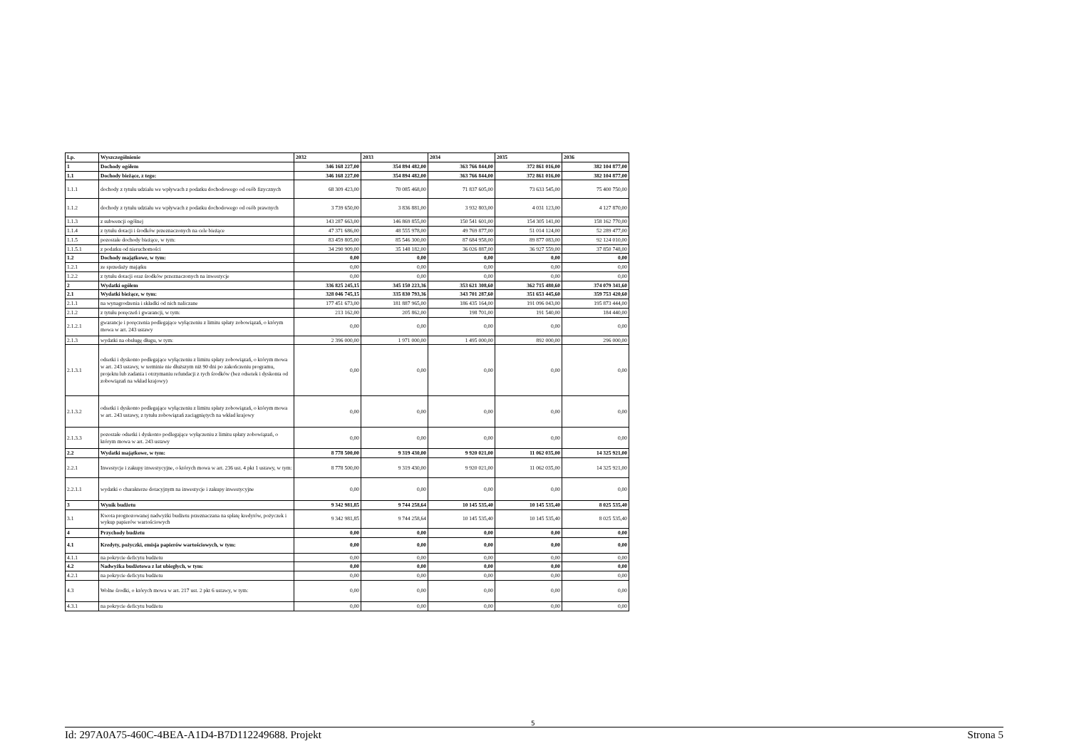| Lp. | Wyszczególnienie | 2032 | 2033 | 2034 | 2035 | 2036 |
| 1 | Dochody ogółem | 346 168 227,00 | 354 894 482,00 | 363 766 844,00 | 372 861 016,00 | 382 104 877,00 |
| 1.1 | Dochody bieżące, z tego: | 346 168 227,00 | 354 894 482,00 | 363 766 844,00 | 372 861 016,00 | 382 104 877,00 |
| 1.1.1 | dochody z tytułu udziału we wpływach z podatku dochodowego od osób fizycznych | 68 309 423,00 | 70 085 468,00 | 71 837 605,00 | 73 633 545,00 | 75 400 750,00 |
| 1.1.2 | dochody z tytułu udziału we wpływach z podatku dochodowego od osób prawnych | 3 739 650,00 | 3 836 881,00 | 3 932 803,00 | 4 031 123,00 | 4 127 870,00 |
| 1.1.3 | z subwencji ogólnej | 143 287 663,00 | 146 869 855,00 | 150 541 601,00 | 154 305 141,00 | 158 162 770,00 |
| 1.1.4 | z tytułu dotacji i środków przeznaczonych na cele bieżące | 47 371 686,00 | 48 555 978,00 | 49 769 877,00 | 51 014 124,00 | 52 289 477,00 |
| 1.1.5 | pozostałe dochody bieżące, w tym: | 83 459 805,00 | 85 546 300,00 | 87 684 958,00 | 89 877 083,00 | 92 124 010,00 |
| 1.1.5.1 | z podatku od nieruchomości | 34 290 909,00 | 35 148 182,00 | 36 026 887,00 | 36 927 559,00 | 37 850 748,00 |
| 1.2 | Dochody majątkowe, w tym: | 0,00 | 0,00 | 0,00 | 0,00 | 0,00 |
| 1.2.1 | ze sprzedaży majątku | 0,00 | 0,00 | 0,00 | 0,00 | 0,00 |
| 1.2.2 | z tytułu dotacji oraz środków przeznaczonych na inwestycje | 0,00 | 0,00 | 0,00 | 0,00 | 0,00 |
| 2 | Wydatki ogółem | 336 825 245,15 | 345 150 223,36 | 353 621 308,60 | 362 715 480,60 | 374 079 341,60 |
| 2.1 | Wydatki bieżące, w tym: | 328 046 745,15 | 335 830 793,36 | 343 701 287,60 | 351 653 445,60 | 359 753 420,60 |
| 2.1.1 | na wynagrodzenia i składki od nich naliczane | 177 451 673,00 | 181 887 965,00 | 186 435 164,00 | 191 096 043,00 | 195 873 444,00 |
| 2.1.2 | z tytułu poręczeń i gwarancji, w tym: | 213 162,00 | 205 862,00 | 198 701,00 | 191 540,00 | 184 440,00 |
| 2.1.2.1 | gwarancje i poręczenia podlegające wyłączeniu z limitu spłaty zobowiązań, o którym mowa w art. 243 ustawy | 0,00 | 0,00 | 0,00 | 0,00 | 0,00 |
| 2.1.3 | wydatki na obsługę długu, w tym: | 2 396 000,00 | 1 971 000,00 | 1 495 000,00 | 892 000,00 | 296 000,00 |
| 2.1.3.1 | odsetki i dyskonto podlegające wyłączeniu z limitu spłaty zobowiązań, o którym mowa w art. 243 ustawy, w terminie nie dłuższym niż 90 dni po zakończeniu programu, projektu lub zadania i otrzymaniu refundacji z tych środków (bez odsetek i dyskonta od zobowiązań na wkład krajowy) | 0,00 | 0,00 | 0,00 | 0,00 | 0,00 |
| 2.1.3.2 | odsetki i dyskonto podlegające wyłączeniu z limitu spłaty zobowiązań, o którym mowa w art. 243 ustawy, z tytułu zobowiązań zaciągniętych na wkład krajowy | 0,00 | 0,00 | 0,00 | 0,00 | 0,00 |
| 2.1.3.3 | pozostałe odsetki i dyskonto podlegające wyłączeniu z limitu spłaty zobowiązań, o którym mowa w art. 243 ustawy | 0,00 | 0,00 | 0,00 | 0,00 | 0,00 |
| 2.2 | Wydatki majątkowe, w tym: | 8 778 500,00 | 9 319 430,00 | 9 920 021,00 | 11 062 035,00 | 14 325 921,00 |
| 2.2.1 | Inwestycje i zakupy inwestycyjne, o których mowa w art. 236 ust. 4 pkt 1 ustawy, w tym: | 8 778 500,00 | 9 319 430,00 | 9 920 021,00 | 11 062 035,00 | 14 325 921,00 |
| 2.2.1.1 | wydatki o charakterze dotacyjnym na inwestycje i zakupy inwestycyjne | 0,00 | 0,00 | 0,00 | 0,00 | 0,00 |
| 3 | Wynik budżetu | 9 342 981,85 | 9 744 258,64 | 10 145 535,40 | 10 145 535,40 | 8 025 535,40 |
| 3.1 | Kwota prognozowanej nadwyżki budżetu przeznaczana na spłatę kredytów, pożyczek i wykup papierów wartościowych | 9 342 981,85 | 9 744 258,64 | 10 145 535,40 | 10 145 535,40 | 8 025 535,40 |
| 4 | Przychody budżetu | 0,00 | 0,00 | 0,00 | 0,00 | 0,00 |
| 4.1 | Kredyty, pożyczki, emisja papierów wartościowych, w tym: | 0,00 | 0,00 | 0,00 | 0,00 | 0,00 |
| 4.1.1 | na pokrycie deficytu budżetu | 0,00 | 0,00 | 0,00 | 0,00 | 0,00 |
| 4.2 | Nadwyżka budżetowa z lat ubiegłych, w tym: | 0,00 | 0,00 | 0,00 | 0,00 | 0,00 |
| 4.2.1 | na pokrycie deficytu budżetu | 0,00 | 0,00 | 0,00 | 0,00 | 0,00 |
| 4.3 | Wolne środki, o których mowa w art. 217 ust. 2 pkt 6 ustawy, w tym: | 0,00 | 0,00 | 0,00 | 0,00 | 0,00 |
| 4.3.1 | na pokrycie deficytu budżetu | 0,00 | 0,00 | 0,00 | 0,00 | 0,00 |
5
Id: 297A0A75-460C-4BEA-A1D4-B7D112249688. Projekt Strona 5